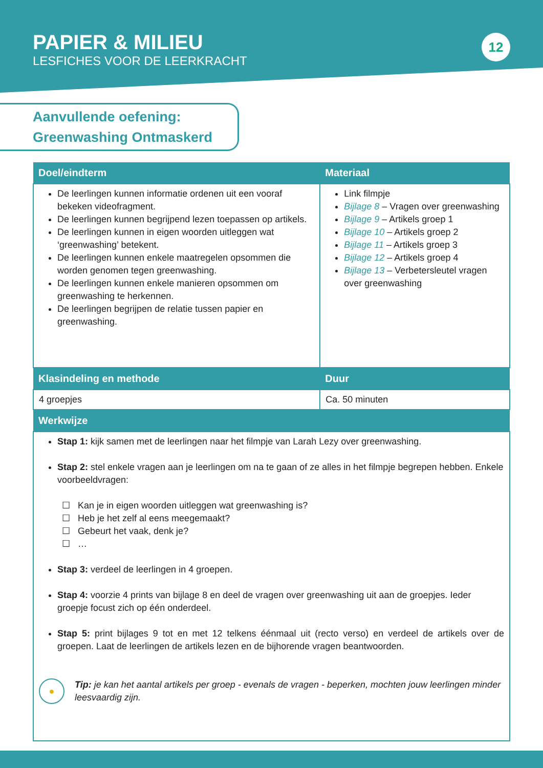PAPIER & MILIEU
LESFICHES VOOR DE LEERKRACHT
12
Aanvullende oefening:
Greenwashing Ontmaskerd
| Doel/eindterm | Materiaal |
| --- | --- |
| De leerlingen kunnen informatie ordenen uit een vooraf bekeken videofragment. De leerlingen kunnen begrijpend lezen toepassen op artikels. De leerlingen kunnen in eigen woorden uitleggen wat ‘greenwashing’ betekent. De leerlingen kunnen enkele maatregelen opsommen die worden genomen tegen greenwashing. De leerlingen kunnen enkele manieren opsommen om greenwashing te herkennen. De leerlingen begrijpen de relatie tussen papier en greenwashing. | Link filmpje Bijlage 8 – Vragen over greenwashing Bijlage 9 – Artikels groep 1 Bijlage 10 – Artikels groep 2 Bijlage 11 – Artikels groep 3 Bijlage 12 – Artikels groep 4 Bijlage 13 – Verbetersleutel vragen over greenwashing |
| Klasindeling en methode | Duur |
| 4 groepjes | Ca. 50 minuten |
| Werkwijze | |
| Stap 1: kijk samen met de leerlingen naar het filmpje van Larah Lezy over greenwashing. Stap 2: stel enkele vragen aan je leerlingen om na te gaan of ze alles in het filmpje begrepen hebben. Enkele voorbeeldvragen: Kan je in eigen woorden uitleggen wat greenwashing is? Heb je het zelf al eens meegemaakt? Gebeurt het vaak, denk je? … Stap 3: verdeel de leerlingen in 4 groepen. Stap 4: voorzie 4 prints van bijlage 8 en deel de vragen over greenwashing uit aan de groepjes. Ieder groepje focust zich op één onderdeel. Stap 5: print bijlages 9 tot en met 12 telkens éénmaal uit (recto verso) en verdeel de artikels over de groepen. Laat de leerlingen de artikels lezen en de bijhorende vragen beantwoorden. ● Tip: je kan het aantal artikels per groep - evenals de vragen - beperken, mochten jouw leerlingen minder leesvaardig zijn. | |